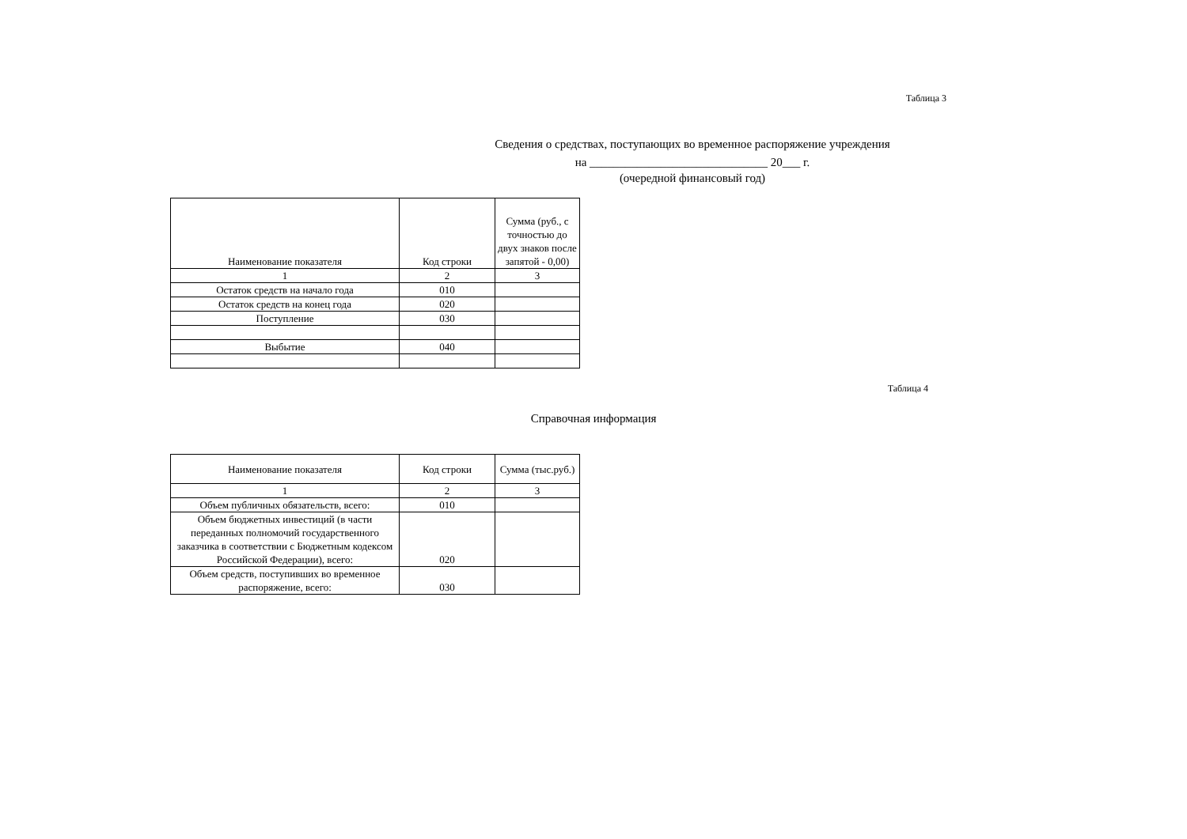Таблица 3
Сведения о средствах, поступающих во временное распоряжение учреждения
на ______________________________ 20___ г.
(очередной финансовый год)
| Наименование показателя | Код строки | Сумма (руб., с точностью до двух знаков после запятой - 0,00) |
| --- | --- | --- |
| 1 | 2 | 3 |
| Остаток средств на начало года | 010 | |
| Остаток средств на конец года | 020 | |
| Поступление | 030 | |
| Выбытие | 040 | |
Таблица 4
Справочная информация
| Наименование показателя | Код строки | Сумма (тыс.руб.) |
| --- | --- | --- |
| 1 | 2 | 3 |
| Объем публичных обязательств, всего: | 010 | |
| Объем бюджетных инвестиций (в части переданных полномочий государственного заказчика в соответствии с Бюджетным кодексом Российской Федерации), всего: | 020 | |
| Объем средств, поступивших во временное распоряжение, всего: | 030 | |